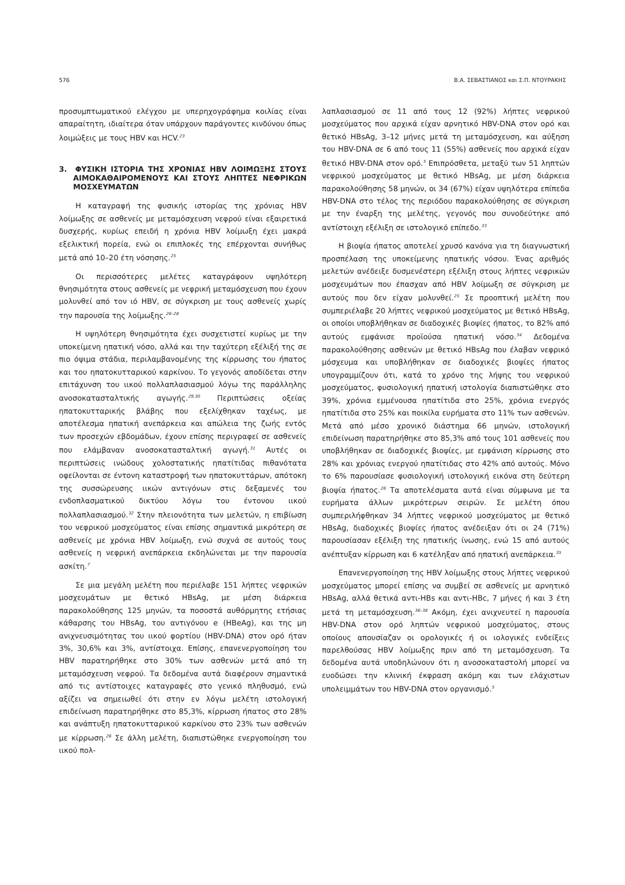576 Β.Α. ΣΕΒΑΣΤΙΑΝΟΣ και Σ.Π. ΝΤΟΥΡΑΚΗΣ
προσυμπτωματικού ελέγχου με υπερηχογράφημα κοιλίας είναι απαραίτητη, ιδιαίτερα όταν υπάρχουν παράγοντες κινδύνου όπως λοιμώξεις με τους HBV και HCV.<sup>23</sup>
3. ΦΥΣΙΚΗ ΙΣΤΟΡΙΑ ΤΗΣ ΧΡΟΝΙΑΣ HBV ΛΟΙΜΩΞΗΣ ΣΤΟΥΣ ΑΙΜΟΚΑΘΑΙΡΟΜΕΝΟΥΣ ΚΑΙ ΣΤΟΥΣ ΛΗΠΤΕΣ ΝΕΦΡΙΚΩΝ ΜΟΣΧΕΥΜΑΤΩΝ
Η καταγραφή της φυσικής ιστορίας της χρόνιας HBV λοίμωξης σε ασθενείς με μεταμόσχευση νεφρού είναι εξαιρετικά δυσχερής, κυρίως επειδή η χρόνια HBV λοίμωξη έχει μακρά εξελικτική πορεία, ενώ οι επιπλοκές της επέρχονται συνήθως μετά από 10–20 έτη νόσησης.<sup>25</sup>
Οι περισσότερες μελέτες καταγράφουν υψηλότερη θνησιμότητα στους ασθενείς με νεφρική μεταμόσχευση που έχουν μολυνθεί από τον ιό HBV, σε σύγκριση με τους ασθενείς χωρίς την παρουσία της λοίμωξης.<sup>26–28</sup>
Η υψηλότερη θνησιμότητα έχει συσχετιστεί κυρίως με την υποκείμενη ηπατική νόσο, αλλά και την ταχύτερη εξέλιξή της σε πιο όψιμα στάδια, περιλαμβανομένης της κίρρωσης του ήπατος και του ηπατοκυτταρικού καρκίνου. Το γεγονός αποδίδεται στην επιτάχυνση του ιικού πολλαπλασιασμού λόγω της παράλληλης ανοσοκατασταλτικής αγωγής.<sup>29,30</sup> Περιπτώσεις οξείας ηπατοκυτταρικής βλάβης που εξελίχθηκαν ταχέως, με αποτέλεσμα ηπατική ανεπάρκεια και απώλεια της ζωής εντός των προσεχών εβδομάδων, έχουν επίσης περιγραφεί σε ασθενείς που ελάμβαναν ανοσοκατασταλτική αγωγή.<sup>31</sup> Αυτές οι περιπτώσεις ινώδους χολοστατικής ηπατίτιδας πιθανότατα οφείλονται σε έντονη καταστροφή των ηπατοκυττάρων, απότοκη της συσσώρευσης ιικών αντιγόνων στις δεξαμενές του ενδοπλασματικού δικτύου λόγω του έντονου ιικού πολλαπλασιασμού.<sup>32</sup> Στην πλειονότητα των μελετών, η επιβίωση του νεφρικού μοσχεύματος είναι επίσης σημαντικά μικρότερη σε ασθενείς με χρόνια HBV λοίμωξη, ενώ συχνά σε αυτούς τους ασθενείς η νεφρική ανεπάρκεια εκδηλώνεται με την παρουσία ασκίτη.<sup>7</sup>
Σε μια μεγάλη μελέτη που περιέλαβε 151 λήπτες νεφρικών μοσχευμάτων με θετικό HBsAg, με μέση διάρκεια παρακολούθησης 125 μηνών, τα ποσοστά αυθόρμητης ετήσιας κάθαρσης του HBsAg, του αντιγόνου e (HBeAg), και της μη ανιχνευσιμότητας του ιικού φορτίου (HBV-DNA) στον ορό ήταν 3%, 30,6% και 3%, αντίστοιχα. Επίσης, επανενεργοποίηση του HBV παρατηρήθηκε στο 30% των ασθενών μετά από τη μεταμόσχευση νεφρού. Τα δεδομένα αυτά διαφέρουν σημαντικά από τις αντίστοιχες καταγραφές στο γενικό πληθυσμό, ενώ αξίζει να σημειωθεί ότι στην εν λόγω μελέτη ιστολογική επιδείνωση παρατηρήθηκε στο 85,3%, κίρρωση ήπατος στο 28% και ανάπτυξη ηπατοκυτταρικού καρκίνου στο 23% των ασθενών με κίρρωση.<sup>26</sup> Σε άλλη μελέτη, διαπιστώθηκε ενεργοποίηση του ιικού πολ-
λαπλασιασμού σε 11 από τους 12 (92%) λήπτες νεφρικού μοσχεύματος που αρχικά είχαν αρνητικό HBV-DNA στον ορό και θετικό HBsAg, 3–12 μήνες μετά τη μεταμόσχευση, και αύξηση του HBV-DNA σε 6 από τους 11 (55%) ασθενείς που αρχικά είχαν θετικό HBV-DNA στον ορό.<sup>5</sup> Επιπρόσθετα, μεταξύ των 51 ληπτών νεφρικού μοσχεύματος με θετικό HBsAg, με μέση διάρκεια παρακολούθησης 58 μηνών, οι 34 (67%) είχαν υψηλότερα επίπεδα HBV-DNA στο τέλος της περιόδου παρακολούθησης σε σύγκριση με την έναρξη της μελέτης, γεγονός που συνοδεύτηκε από αντίστοιχη εξέλιξη σε ιστολογικό επίπεδο.<sup>33</sup>
Η βιοψία ήπατος αποτελεί χρυσό κανόνα για τη διαγνωστική προσπέλαση της υποκείμενης ηπατικής νόσου. Ένας αριθμός μελετών ανέδειξε δυσμενέστερη εξέλιξη στους λήπτες νεφρικών μοσχευμάτων που έπασχαν από HBV λοίμωξη σε σύγκριση με αυτούς που δεν είχαν μολυνθεί.<sup>25</sup> Σε προοπτική μελέτη που συμπεριέλαβε 20 λήπτες νεφρικού μοσχεύματος με θετικό HBsAg, οι οποίοι υποβλήθηκαν σε διαδοχικές βιοψίες ήπατος, το 82% από αυτούς εμφάνισε προϊούσα ηπατική νόσο.<sup>34</sup> Δεδομένα παρακολούθησης ασθενών με θετικό HBsAg που έλαβαν νεφρικό μόσχευμα και υποβλήθηκαν σε διαδοχικές βιοψίες ήπατος υπογραμμίζουν ότι, κατά το χρόνο της λήψης του νεφρικού μοσχεύματος, φυσιολογική ηπατική ιστολογία διαπιστώθηκε στο 39%, χρόνια εμμένουσα ηπατίτιδα στο 25%, χρόνια ενεργός ηπατίτιδα στο 25% και ποικίλα ευρήματα στο 11% των ασθενών. Μετά από μέσο χρονικό διάστημα 66 μηνών, ιστολογική επιδείνωση παρατηρήθηκε στο 85,3% από τους 101 ασθενείς που υποβλήθηκαν σε διαδοχικές βιοψίες, με εμφάνιση κίρρωσης στο 28% και χρόνιας ενεργού ηπατίτιδας στο 42% από αυτούς. Μόνο το 6% παρουσίασε φυσιολογική ιστολογική εικόνα στη δεύτερη βιοψία ήπατος.<sup>26</sup> Τα αποτελέσματα αυτά είναι σύμφωνα με τα ευρήματα άλλων μικρότερων σειρών. Σε μελέτη όπου συμπεριλήφθηκαν 34 λήπτες νεφρικού μοσχεύματος με θετικό HBsAg, διαδοχικές βιοψίες ήπατος ανέδειξαν ότι οι 24 (71%) παρουσίασαν εξέλιξη της ηπατικής ίνωσης, ενώ 15 από αυτούς ανέπτυξαν κίρρωση και 6 κατέληξαν από ηπατική ανεπάρκεια.<sup>35</sup>
Επανενεργοποίηση της HBV λοίμωξης στους λήπτες νεφρικού μοσχεύματος μπορεί επίσης να συμβεί σε ασθενείς με αρνητικό HBsAg, αλλά θετικά αντι-HBs και αντι-HBc, 7 μήνες ή και 3 έτη μετά τη μεταμόσχευση.<sup>36–38</sup> Ακόμη, έχει ανιχνευτεί η παρουσία HBV-DNA στον ορό ληπτών νεφρικού μοσχεύματος, στους οποίους απουσίαζαν οι ορολογικές ή οι ιολογικές ενδείξεις παρελθούσας HBV λοίμωξης πριν από τη μεταμόσχευση. Τα δεδομένα αυτά υποδηλώνουν ότι η ανοσοκαταστολή μπορεί να ευοδώσει την κλινική έκφραση ακόμη και των ελάχιστων υπολειμμάτων του HBV-DNA στον οργανισμό.<sup>5</sup>